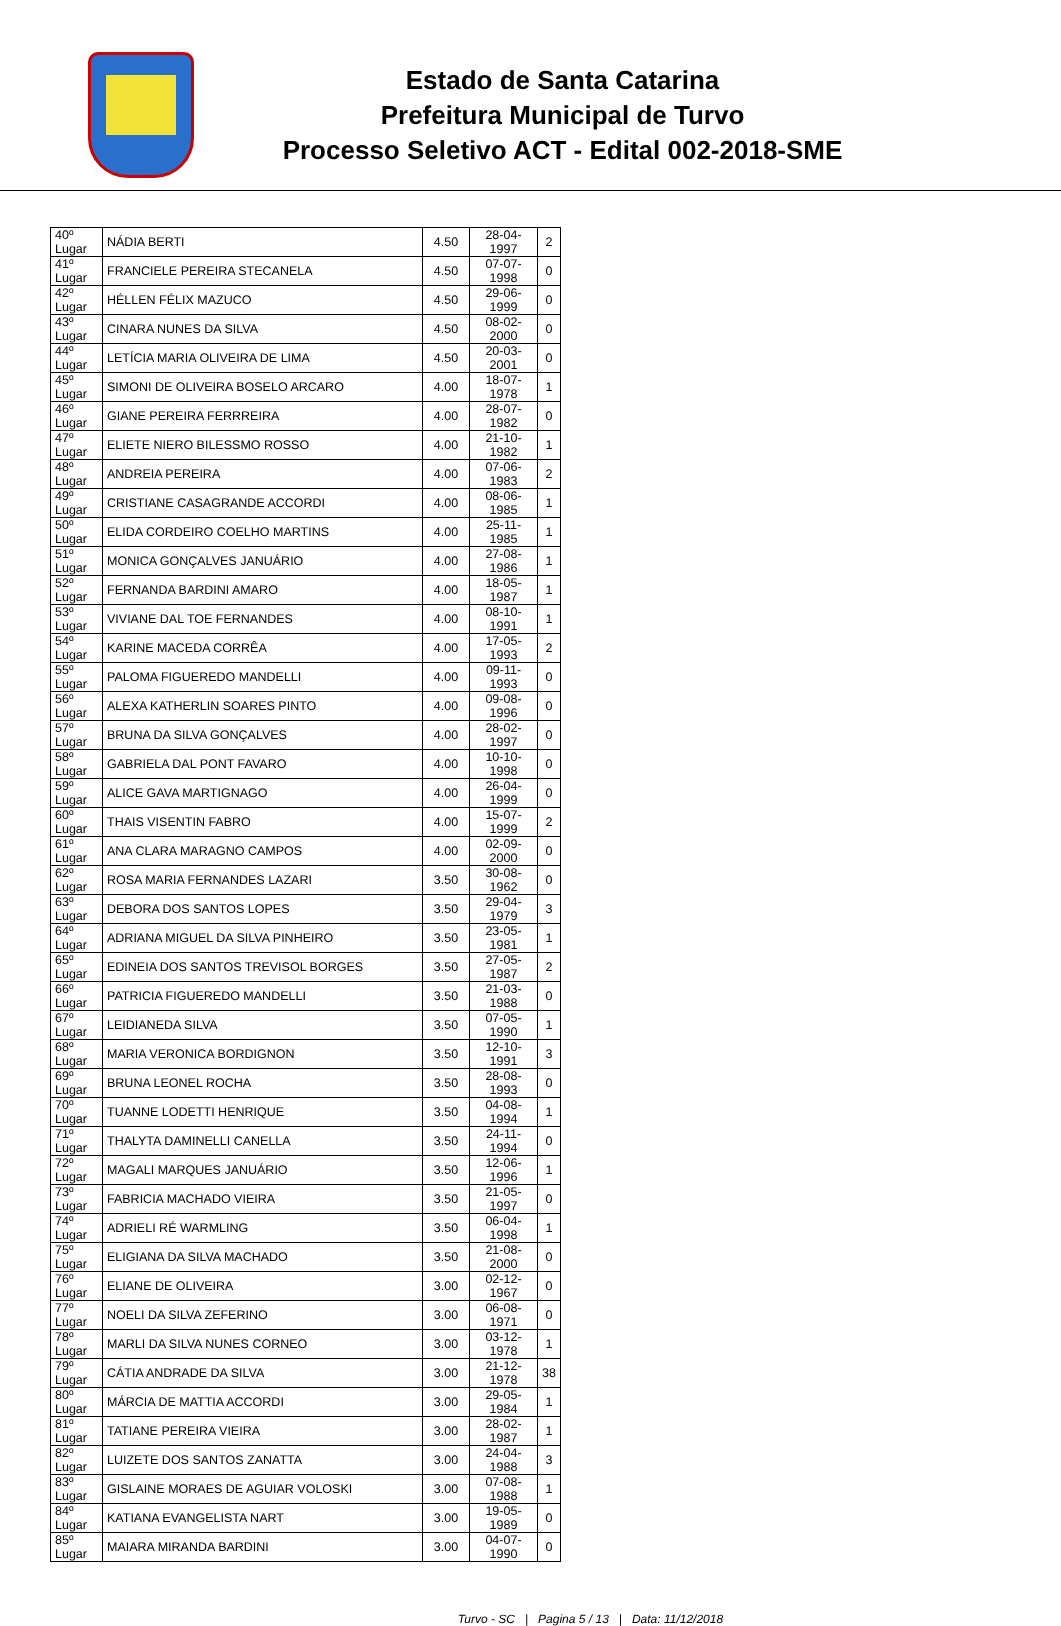Estado de Santa Catarina
Prefeitura Municipal de Turvo
Processo Seletivo ACT - Edital 002-2018-SME
| 40º Lugar | NÁDIA BERTI | 4.50 | 28-04-1997 | 2 |
| 41º Lugar | FRANCIELE PEREIRA STECANELA | 4.50 | 07-07-1998 | 0 |
| 42º Lugar | HÉLLEN FÉLIX MAZUCO | 4.50 | 29-06-1999 | 0 |
| 43º Lugar | CINARA NUNES DA SILVA | 4.50 | 08-02-2000 | 0 |
| 44º Lugar | LETÍCIA MARIA OLIVEIRA DE LIMA | 4.50 | 20-03-2001 | 0 |
| 45º Lugar | SIMONI DE OLIVEIRA BOSELO ARCARO | 4.00 | 18-07-1978 | 1 |
| 46º Lugar | GIANE PEREIRA FERRREIRA | 4.00 | 28-07-1982 | 0 |
| 47º Lugar | ELIETE NIERO BILESSMO ROSSO | 4.00 | 21-10-1982 | 1 |
| 48º Lugar | ANDREIA PEREIRA | 4.00 | 07-06-1983 | 2 |
| 49º Lugar | CRISTIANE CASAGRANDE ACCORDI | 4.00 | 08-06-1985 | 1 |
| 50º Lugar | ELIDA CORDEIRO COELHO MARTINS | 4.00 | 25-11-1985 | 1 |
| 51º Lugar | MONICA GONÇALVES JANUÁRIO | 4.00 | 27-08-1986 | 1 |
| 52º Lugar | FERNANDA BARDINI AMARO | 4.00 | 18-05-1987 | 1 |
| 53º Lugar | VIVIANE DAL TOE FERNANDES | 4.00 | 08-10-1991 | 1 |
| 54º Lugar | KARINE MACEDA CORRÊA | 4.00 | 17-05-1993 | 2 |
| 55º Lugar | PALOMA FIGUEREDO MANDELLI | 4.00 | 09-11-1993 | 0 |
| 56º Lugar | ALEXA KATHERLIN SOARES PINTO | 4.00 | 09-08-1996 | 0 |
| 57º Lugar | BRUNA DA SILVA GONÇALVES | 4.00 | 28-02-1997 | 0 |
| 58º Lugar | GABRIELA DAL PONT FAVARO | 4.00 | 10-10-1998 | 0 |
| 59º Lugar | ALICE GAVA MARTIGNAGO | 4.00 | 26-04-1999 | 0 |
| 60º Lugar | THAIS VISENTIN FABRO | 4.00 | 15-07-1999 | 2 |
| 61º Lugar | ANA CLARA MARAGNO CAMPOS | 4.00 | 02-09-2000 | 0 |
| 62º Lugar | ROSA MARIA FERNANDES LAZARI | 3.50 | 30-08-1962 | 0 |
| 63º Lugar | DEBORA DOS SANTOS LOPES | 3.50 | 29-04-1979 | 3 |
| 64º Lugar | ADRIANA MIGUEL DA SILVA PINHEIRO | 3.50 | 23-05-1981 | 1 |
| 65º Lugar | EDINEIA DOS SANTOS TREVISOL BORGES | 3.50 | 27-05-1987 | 2 |
| 66º Lugar | PATRICIA FIGUEREDO MANDELLI | 3.50 | 21-03-1988 | 0 |
| 67º Lugar | LEIDIANEDA SILVA | 3.50 | 07-05-1990 | 1 |
| 68º Lugar | MARIA VERONICA BORDIGNON | 3.50 | 12-10-1991 | 3 |
| 69º Lugar | BRUNA LEONEL ROCHA | 3.50 | 28-08-1993 | 0 |
| 70º Lugar | TUANNE LODETTI HENRIQUE | 3.50 | 04-08-1994 | 1 |
| 71º Lugar | THALYTA DAMINELLI CANELLA | 3.50 | 24-11-1994 | 0 |
| 72º Lugar | MAGALI MARQUES JANUÁRIO | 3.50 | 12-06-1996 | 1 |
| 73º Lugar | FABRICIA MACHADO VIEIRA | 3.50 | 21-05-1997 | 0 |
| 74º Lugar | ADRIELI RÉ WARMLING | 3.50 | 06-04-1998 | 1 |
| 75º Lugar | ELIGIANA DA SILVA MACHADO | 3.50 | 21-08-2000 | 0 |
| 76º Lugar | ELIANE DE OLIVEIRA | 3.00 | 02-12-1967 | 0 |
| 77º Lugar | NOELI DA SILVA ZEFERINO | 3.00 | 06-08-1971 | 0 |
| 78º Lugar | MARLI DA SILVA NUNES CORNEO | 3.00 | 03-12-1978 | 1 |
| 79º Lugar | CÁTIA ANDRADE DA SILVA | 3.00 | 21-12-1978 | 38 |
| 80º Lugar | MÁRCIA DE MATTIA ACCORDI | 3.00 | 29-05-1984 | 1 |
| 81º Lugar | TATIANE PEREIRA VIEIRA | 3.00 | 28-02-1987 | 1 |
| 82º Lugar | LUIZETE DOS SANTOS ZANATTA | 3.00 | 24-04-1988 | 3 |
| 83º Lugar | GISLAINE MORAES DE AGUIAR VOLOSKI | 3.00 | 07-08-1988 | 1 |
| 84º Lugar | KATIANA EVANGELISTA NART | 3.00 | 19-05-1989 | 0 |
| 85º Lugar | MAIARA MIRANDA BARDINI | 3.00 | 04-07-1990 | 0 |
Turvo - SC | Pagina 5 / 13 | Data: 11/12/2018